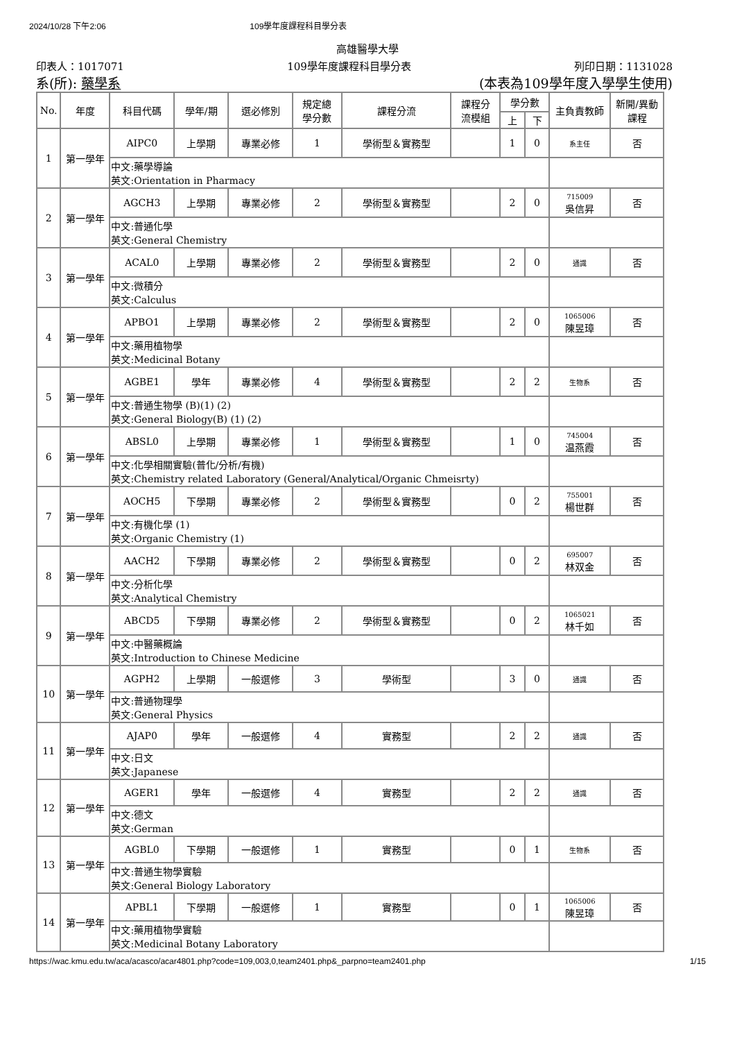2024/10/28 下午2:06 109學年度課程科目學分表
高雄醫學大學
印表人：1017071 109學年度課程科目學分表 列印日期：1131028
系(所): 藥學系 (本表為109學年度入學學生使用)
| No. | 年度 | 科目代碼 | 學年/期 | 選必修別 | 規定總 學分數 | 課程分流 | 課程分 流模組 | 學分數 | | 主負責教師 | 新開/異動 課程 |
| --- | --- | --- | --- | --- | --- | --- | --- | --- | --- | --- | --- |
| | | | | | | | | 上 | 下 | | |
| 1 | 第一學年 | AIPC0 | 上學期 | 專業必修 | 1 | 學術型＆實務型 | | 1 | 0 | 系主任 | 否 |
| | | 中文:藥學導論 英文:Orientation in Pharmacy | | | | | | | | | |
| 2 | 第一學年 | AGCH3 | 上學期 | 專業必修 | 2 | 學術型＆實務型 | | 2 | 0 | 715009 吳信昇 | 否 |
| | | 中文:普通化學 英文:General Chemistry | | | | | | | | | |
| 3 | 第一學年 | ACAL0 | 上學期 | 專業必修 | 2 | 學術型＆實務型 | | 2 | 0 | 通識 | 否 |
| | | 中文:微積分 英文:Calculus | | | | | | | | | |
| 4 | 第一學年 | APBO1 | 上學期 | 專業必修 | 2 | 學術型＆實務型 | | 2 | 0 | 1065006 陳昱璋 | 否 |
| | | 中文:藥用植物學 英文:Medicinal Botany | | | | | | | | | |
| 5 | 第一學年 | AGBE1 | 學年 | 專業必修 | 4 | 學術型＆實務型 | | 2 | 2 | 生物系 | 否 |
| | | 中文:普通生物學 (B)(1) (2) 英文:General Biology(B) (1) (2) | | | | | | | | | |
| 6 | 第一學年 | ABSL0 | 上學期 | 專業必修 | 1 | 學術型＆實務型 | | 1 | 0 | 745004 温燕霞 | 否 |
| | | 中文:化學相關實驗(普化/分析/有機) 英文:Chemistry related Laboratory (General/Analytical/Organic Chmeisrty) | | | | | | | | | |
| 7 | 第一學年 | AOCH5 | 下學期 | 專業必修 | 2 | 學術型＆實務型 | | 0 | 2 | 755001 楊世群 | 否 |
| | | 中文:有機化學 (1) 英文:Organic Chemistry (1) | | | | | | | | | |
| 8 | 第一學年 | AACH2 | 下學期 | 專業必修 | 2 | 學術型＆實務型 | | 0 | 2 | 695007 林双金 | 否 |
| | | 中文:分析化學 英文:Analytical Chemistry | | | | | | | | | |
| 9 | 第一學年 | ABCD5 | 下學期 | 專業必修 | 2 | 學術型＆實務型 | | 0 | 2 | 1065021 林千如 | 否 |
| | | 中文:中醫藥概論 英文:Introduction to Chinese Medicine | | | | | | | | | |
| 10 | 第一學年 | AGPH2 | 上學期 | 一般選修 | 3 | 學術型 | | 3 | 0 | 通識 | 否 |
| | | 中文:普通物理學 英文:General Physics | | | | | | | | | |
| 11 | 第一學年 | AJAP0 | 學年 | 一般選修 | 4 | 實務型 | | 2 | 2 | 通識 | 否 |
| | | 中文:日文 英文:Japanese | | | | | | | | | |
| 12 | 第一學年 | AGER1 | 學年 | 一般選修 | 4 | 實務型 | | 2 | 2 | 通識 | 否 |
| | | 中文:德文 英文:German | | | | | | | | | |
| 13 | 第一學年 | AGBL0 | 下學期 | 一般選修 | 1 | 實務型 | | 0 | 1 | 生物系 | 否 |
| | | 中文:普通生物學實驗 英文:General Biology Laboratory | | | | | | | | | |
| 14 | 第一學年 | APBL1 | 下學期 | 一般選修 | 1 | 實務型 | | 0 | 1 | 1065006 陳昱璋 | 否 |
| | | 中文:藥用植物學實驗 英文:Medicinal Botany Laboratory | | | | | | | | | |
https://wac.kmu.edu.tw/aca/acasco/acar4801.php?code=109,003,0,team2401.php&_parpno=team2401.php 1/15